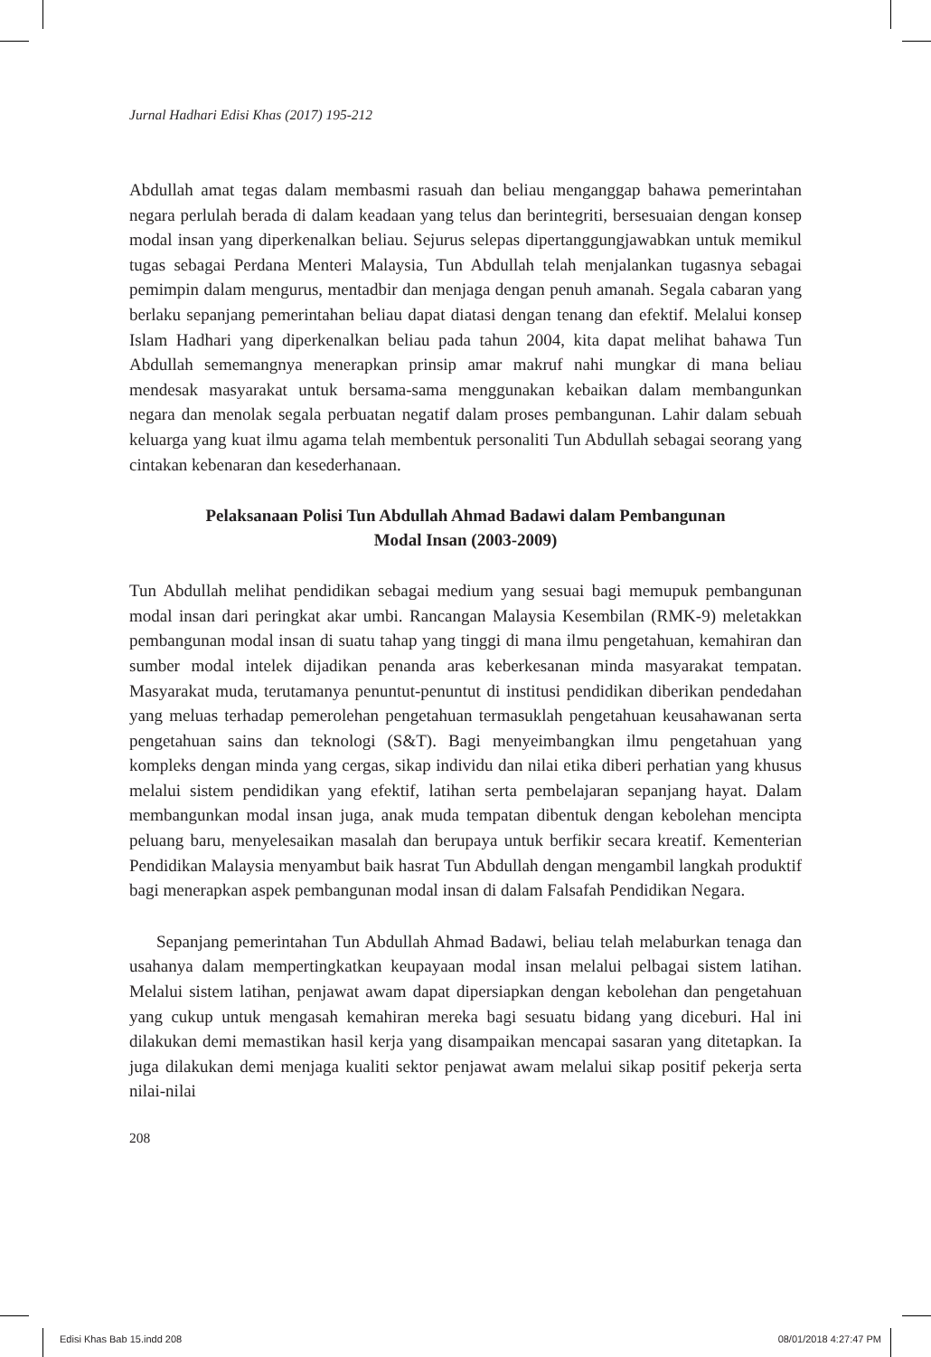Jurnal Hadhari Edisi Khas (2017) 195-212
Abdullah amat tegas dalam membasmi rasuah dan beliau menganggap bahawa pemerintahan negara perlulah berada di dalam keadaan yang telus dan berintegriti, bersesuaian dengan konsep modal insan yang diperkenalkan beliau. Sejurus selepas dipertanggungjawabkan untuk memikul tugas sebagai Perdana Menteri Malaysia, Tun Abdullah telah menjalankan tugasnya sebagai pemimpin dalam mengurus, mentadbir dan menjaga dengan penuh amanah. Segala cabaran yang berlaku sepanjang pemerintahan beliau dapat diatasi dengan tenang dan efektif. Melalui konsep Islam Hadhari yang diperkenalkan beliau pada tahun 2004, kita dapat melihat bahawa Tun Abdullah sememangnya menerapkan prinsip amar makruf nahi mungkar di mana beliau mendesak masyarakat untuk bersama-sama menggunakan kebaikan dalam membangunkan negara dan menolak segala perbuatan negatif dalam proses pembangunan. Lahir dalam sebuah keluarga yang kuat ilmu agama telah membentuk personaliti Tun Abdullah sebagai seorang yang cintakan kebenaran dan kesederhanaan.
Pelaksanaan Polisi Tun Abdullah Ahmad Badawi dalam Pembangunan
Modal Insan (2003-2009)
Tun Abdullah melihat pendidikan sebagai medium yang sesuai bagi memupuk pembangunan modal insan dari peringkat akar umbi. Rancangan Malaysia Kesembilan (RMK-9) meletakkan pembangunan modal insan di suatu tahap yang tinggi di mana ilmu pengetahuan, kemahiran dan sumber modal intelek dijadikan penanda aras keberkesanan minda masyarakat tempatan. Masyarakat muda, terutamanya penuntut-penuntut di institusi pendidikan diberikan pendedahan yang meluas terhadap pemerolehan pengetahuan termasuklah pengetahuan keusahawanan serta pengetahuan sains dan teknologi (S&T). Bagi menyeimbangkan ilmu pengetahuan yang kompleks dengan minda yang cergas, sikap individu dan nilai etika diberi perhatian yang khusus melalui sistem pendidikan yang efektif, latihan serta pembelajaran sepanjang hayat. Dalam membangunkan modal insan juga, anak muda tempatan dibentuk dengan kebolehan mencipta peluang baru, menyelesaikan masalah dan berupaya untuk berfikir secara kreatif. Kementerian Pendidikan Malaysia menyambut baik hasrat Tun Abdullah dengan mengambil langkah produktif bagi menerapkan aspek pembangunan modal insan di dalam Falsafah Pendidikan Negara.
Sepanjang pemerintahan Tun Abdullah Ahmad Badawi, beliau telah melaburkan tenaga dan usahanya dalam mempertingkatkan keupayaan modal insan melalui pelbagai sistem latihan. Melalui sistem latihan, penjawat awam dapat dipersiapkan dengan kebolehan dan pengetahuan yang cukup untuk mengasah kemahiran mereka bagi sesuatu bidang yang diceburi. Hal ini dilakukan demi memastikan hasil kerja yang disampaikan mencapai sasaran yang ditetapkan. Ia juga dilakukan demi menjaga kualiti sektor penjawat awam melalui sikap positif pekerja serta nilai-nilai
208
Edisi Khas Bab 15.indd 208 08/01/2018 4:27:47 PM